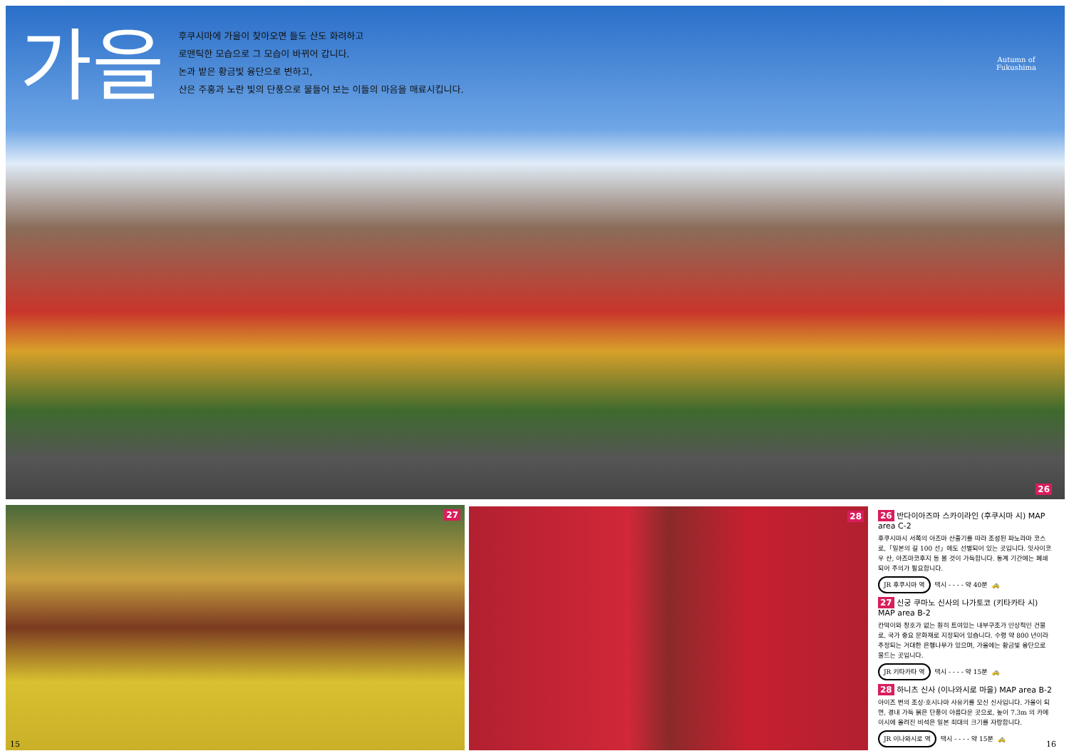가을
후쿠시마에 가을이 찾아오면 들도 산도 화려하고
로맨틱한 모습으로 그 모습이 바뀌어 갑니다.
논과 밭은 황금빛 융단으로 변하고,
산은 주홍과 노란 빛의 단풍으로 물들어 보는 이들의 마음을 매료시킵니다.
Autumn of
Fukushima
26
27 28
26 반다이아즈마 스카이라인 (후쿠시마 시) MAP area C-2
후쿠시마시 서쪽의 아즈마 산줄기를 따라 조성된 파노라마 코스로,「일본의 길 100 선」에도 선별되어 있는 곳입니다. 잇사이코우 산, 아즈마코후지 등 볼 것이 가득합니다. 동계 기간에는 폐쇄되어 주의가 필요합니다.
JR 후쿠시마 역 택시 - - - - 약 40분 🚕
27 신궁 쿠마노 신사의 나가토코 (키타카타 시) MAP area B-2
칸막이와 창호가 없는 훤히 트여있는 내부구조가 인상적인 건물로, 국가 중요 문화재로 지정되어 있습니다. 수령 약 800 년이라 추정되는 거대한 은행나무가 있으며, 가을에는 황금빛 융단으로 물드는 곳입니다.
JR 키타카타 역 택시 - - - - 약 15분 🚕
28 하니츠 신사 (이나와시로 마을) MAP area B-2
아이즈 번의 조상·호시나마 사유키를 모신 신사입니다. 가을이 되면, 경내 가득 붉은 단풍이 아름다운 곳으로, 높이 7.3m 의 카메이시에 올려진 비석은 일본 최대의 크기를 자랑합니다.
JR 이나와시로 역 택시 - - - - 약 15분 🚕
15 16